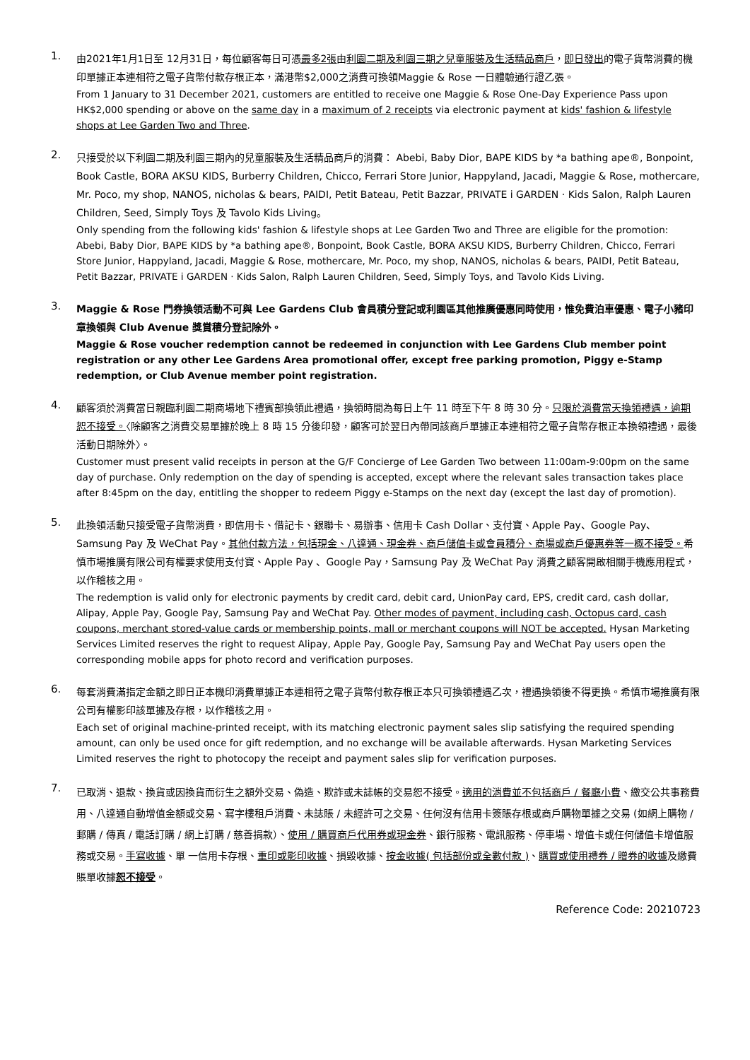1.
由2021年1月1日至 12月31日，每位顧客每日可憑最多2張由利園二期及利園三期之兒童服裝及生活精品商戶，即日發出的電子貨幣消費的機印單據正本連相符之電子貨幣付款存根正本，滿港幣$2,000之消費可換領Maggie & Rose 一日體驗通行證乙張。
From 1 January to 31 December 2021, customers are entitled to receive one Maggie & Rose One-Day Experience Pass upon HK$2,000 spending or above on the same day in a maximum of 2 receipts via electronic payment at kids' fashion & lifestyle shops at Lee Garden Two and Three.
2.
只接受於以下利園二期及利園三期內的兒童服裝及生活精品商戶的消費： Abebi, Baby Dior, BAPE KIDS by *a bathing ape®, Bonpoint, Book Castle, BORA AKSU KIDS, Burberry Children, Chicco, Ferrari Store Junior, Happyland, Jacadi, Maggie & Rose, mothercare, Mr. Poco, my shop, NANOS, nicholas & bears, PAIDI, Petit Bateau, Petit Bazzar, PRIVATE i GARDEN · Kids Salon, Ralph Lauren Children, Seed, Simply Toys 及 Tavolo Kids Living。
Only spending from the following kids' fashion & lifestyle shops at Lee Garden Two and Three are eligible for the promotion: Abebi, Baby Dior, BAPE KIDS by *a bathing ape®, Bonpoint, Book Castle, BORA AKSU KIDS, Burberry Children, Chicco, Ferrari Store Junior, Happyland, Jacadi, Maggie & Rose, mothercare, Mr. Poco, my shop, NANOS, nicholas & bears, PAIDI, Petit Bateau, Petit Bazzar, PRIVATE i GARDEN · Kids Salon, Ralph Lauren Children, Seed, Simply Toys, and Tavolo Kids Living.
3.
Maggie & Rose 門券換領活動不可與 Lee Gardens Club 會員積分登記或利園區其他推廣優惠同時使用，惟免費泊車優惠、電子小豬印章換領與 Club Avenue 獎賞積分登記除外。
Maggie & Rose voucher redemption cannot be redeemed in conjunction with Lee Gardens Club member point registration or any other Lee Gardens Area promotional offer, except free parking promotion, Piggy e-Stamp redemption, or Club Avenue member point registration.
4.
顧客須於消費當日親臨利園二期商場地下禮賓部換領此禮遇，換領時間為每日上午 11 時至下午 8 時 30 分。只限於消費當天換領禮遇，逾期恕不接受。〈除顧客之消費交易單據於晚上 8 時 15 分後印發，顧客可於翌日內帶同該商戶單據正本連相符之電子貨幣存根正本換領禮遇，最後活動日期除外〉。
Customer must present valid receipts in person at the G/F Concierge of Lee Garden Two between 11:00am-9:00pm on the same day of purchase. Only redemption on the day of spending is accepted, except where the relevant sales transaction takes place after 8:45pm on the day, entitling the shopper to redeem Piggy e-Stamps on the next day (except the last day of promotion).
5.
此換領活動只接受電子貨幣消費，即信用卡、借記卡、銀聯卡、易辦事、信用卡 Cash Dollar、支付寶、Apple Pay、Google Pay、Samsung Pay 及 WeChat Pay。其他付款方法，包括現金、八達通、現金券、商戶儲值卡或會員積分、商場或商戶優惠券等一概不接受。希慎市場推廣有限公司有權要求使用支付寶、Apple Pay 、Google Pay，Samsung Pay 及 WeChat Pay 消費之顧客開啟相關手機應用程式，以作稽核之用。
The redemption is valid only for electronic payments by credit card, debit card, UnionPay card, EPS, credit card, cash dollar, Alipay, Apple Pay, Google Pay, Samsung Pay and WeChat Pay. Other modes of payment, including cash, Octopus card, cash coupons, merchant stored-value cards or membership points, mall or merchant coupons will NOT be accepted. Hysan Marketing Services Limited reserves the right to request Alipay, Apple Pay, Google Pay, Samsung Pay and WeChat Pay users open the corresponding mobile apps for photo record and verification purposes.
6.
每套消費滿指定金額之即日正本機印消費單據正本連相符之電子貨幣付款存根正本只可換領禮遇乙次，禮遇換領後不得更換。希慎市場推廣有限公司有權影印該單據及存根，以作稽核之用。
Each set of original machine-printed receipt, with its matching electronic payment sales slip satisfying the required spending amount, can only be used once for gift redemption, and no exchange will be available afterwards. Hysan Marketing Services Limited reserves the right to photocopy the receipt and payment sales slip for verification purposes.
7.
已取消、退款、換貨或因換貨而衍生之額外交易、偽造、欺詐或未誌帳的交易恕不接受。適用的消費並不包括商戶 / 餐廳小費、繳交公共事務費用、八達通自動增值金額或交易、寫字樓租戶消費、未誌賬 / 未經許可之交易、任何沒有信用卡簽賬存根或商戶購物單據之交易 (如網上購物 / 郵購 / 傳真 / 電話訂購 / 網上訂購 / 慈善捐款）、使用 / 購買商戶代用券或現金券、銀行服務、電訊服務、停車場、增值卡或任何儲值卡增值服務或交易。手寫收據、單 一信用卡存根、重印或影印收據、損毀收據、按金收據( 包括部份或全數付款 )、購買或使用禮券 / 贈券的收據及繳費賬單收據恕不接受。
Reference Code: 20210723